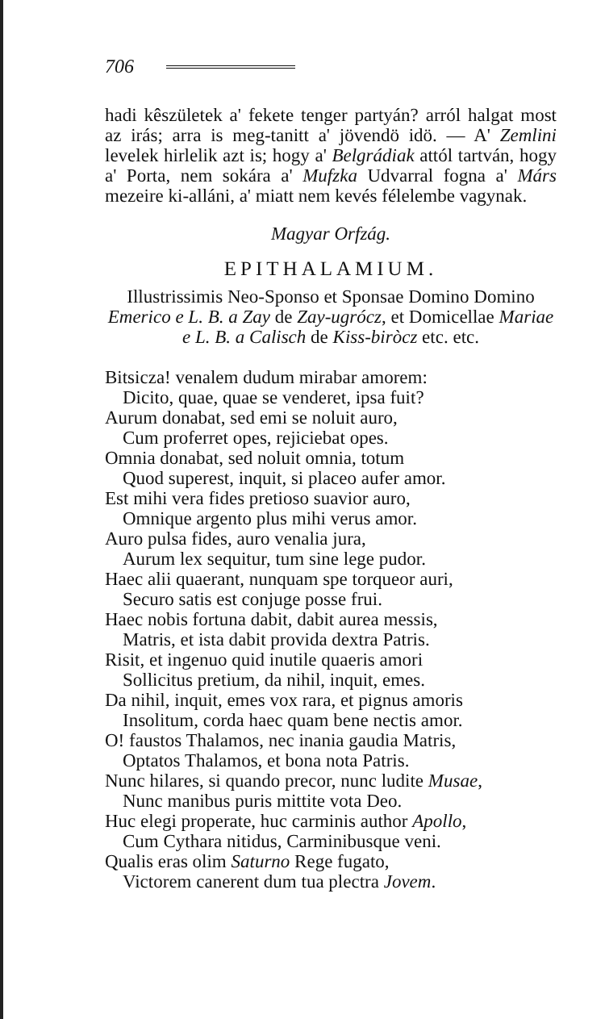706
hadi kêszületek a' fekete tenger partyán? arról halgat most az irás; arra is meg-tanitt a' jövendö idö. — A' Zemlini levelek hirlelik azt is; hogy a' Belgrádiak attól tartván, hogy a' Porta, nem sokára a' Mufzka Udvarral fogna a' Márs mezeire ki-alláni, a' miatt nem kevés félelembe vagynak.
Magyar Orfzág.
EPITHALAMIUM.
Illustrissimis Neo-Sponso et Sponsae Domino Domino Emerico e L. B. a Zay de Zay-ugrócz, et Domicellae Mariae e L. B. a Calisch de Kiss-biròcz etc. etc.
Bitsicza! venalem dudum mirabar amorem:
Dicito, quae, quae se venderet, ipsa fuit?
Aurum donabat, sed emi se noluit auro,
Cum proferret opes, rejiciebat opes.
Omnia donabat, sed noluit omnia, totum
Quod superest, inquit, si placeo aufer amor.
Est mihi vera fides pretioso suavior auro,
Omnique argento plus mihi verus amor.
Auro pulsa fides, auro venalia jura,
Aurum lex sequitur, tum sine lege pudor.
Haec alii quaerant, nunquam spe torqueor auri,
Securo satis est conjuge posse frui.
Haec nobis fortuna dabit, dabit aurea messis,
Matris, et ista dabit provida dextra Patris.
Risit, et ingenuo quid inutile quaeris amori
Sollicitus pretium, da nihil, inquit, emes.
Da nihil, inquit, emes vox rara, et pignus amoris
Insolitum, corda haec quam bene nectis amor.
O! faustos Thalamos, nec inania gaudia Matris,
Optatos Thalamos, et bona nota Patris.
Nunc hilares, si quando precor, nunc ludite Musae,
Nunc manibus puris mittite vota Deo.
Huc elegi properate, huc carminis author Apollo,
Cum Cythara nitidus, Carminibusque veni.
Qualis eras olim Saturno Rege fugato,
Victorem canerent dum tua plectra Jovem.